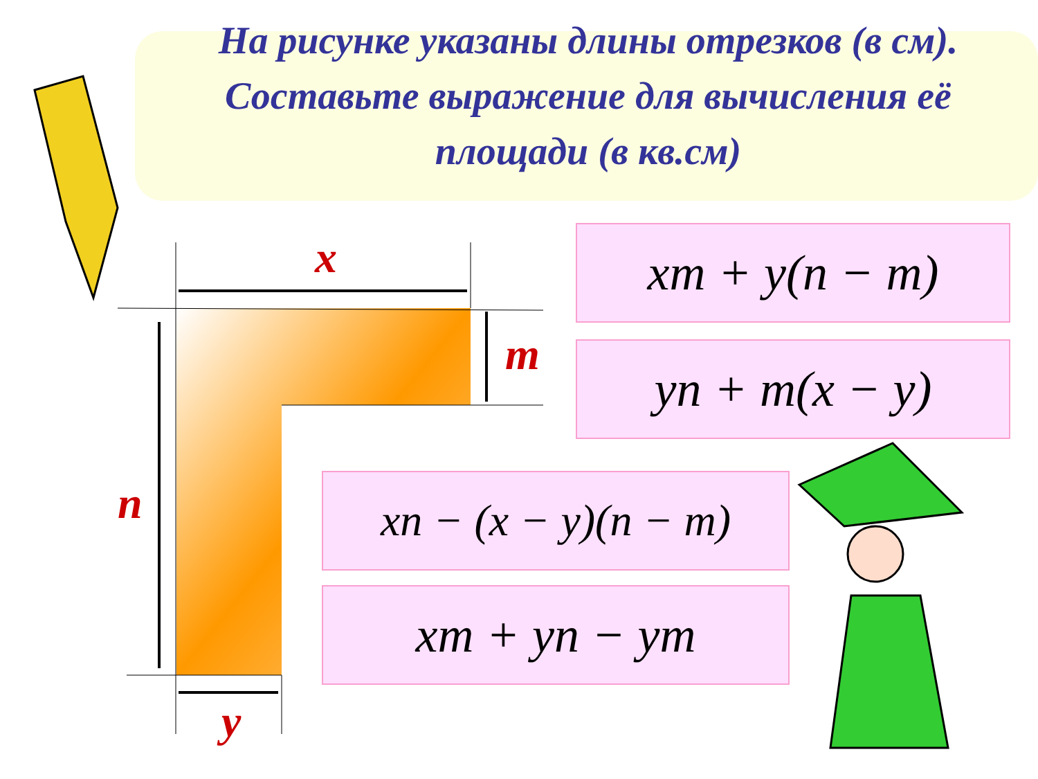На рисунке указаны длины отрезков (в см).
Составьте выражение для вычисления её площади (в кв.см)
x
m
n
y
xm + y(n − m)
yn + m(x − y)
xn − (x − y)(n − m)
xm + yn − ym